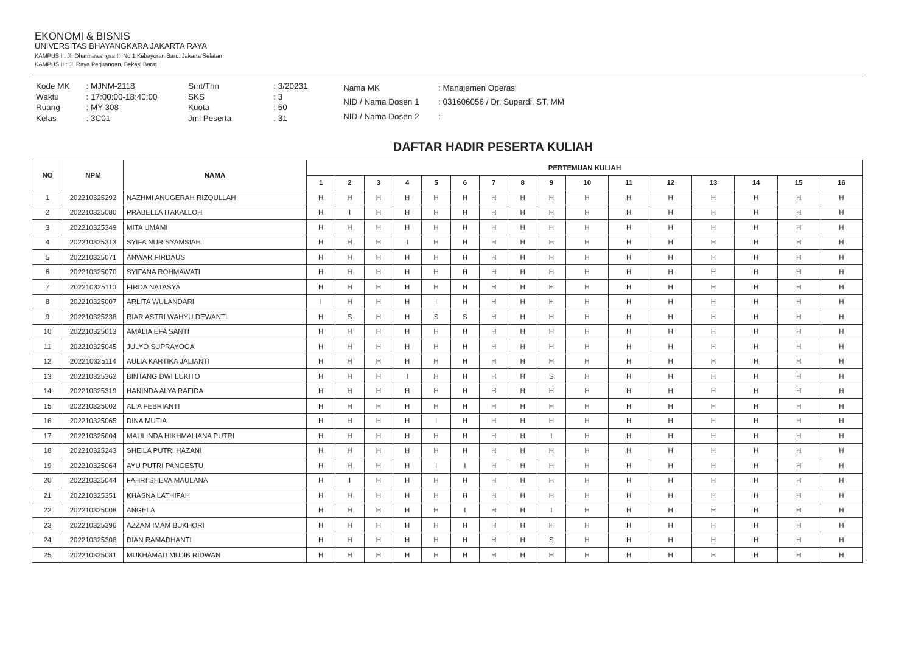EKONOMI & BISNIS
UNIVERSITAS BHAYANGKARA JAKARTA RAYA
KAMPUS I : Jl. Dharmawangsa III No.1,Kebayoran Baru, Jakarta Selatan
KAMPUS II : Jl. Raya Perjuangan, Bekasi Barat
| Kode MK | : MJNM-2118 |
| Waktu | : 17:00:00-18:40:00 |
| Ruang | : MY-308 |
| Kelas | : 3C01 |
| Smt/Thn | : 3/20231 |
| SKS | : 3 |
| Kuota | : 50 |
| Jml Peserta | : 31 |
| Nama MK | : Manajemen Operasi |
| NID / Nama Dosen 1 | : 031606056 / Dr. Supardi, ST, MM |
| NID / Nama Dosen 2 | : |
DAFTAR HADIR PESERTA KULIAH
| NO | NPM | NAMA | PERTEMUAN KULIAH | | | | | | | | | | | | | | | |
| --- | --- | --- | --- | --- | --- | --- | --- | --- | --- | --- | --- | --- | --- | --- | --- | --- | --- | --- |
| | | | 1 | 2 | 3 | 4 | 5 | 6 | 7 | 8 | 9 | 10 | 11 | 12 | 13 | 14 | 15 | 16 |
| 1 | 202210325292 | NAZHMI ANUGERAH RIZQULLAH | H | H | H | H | H | H | H | H | H | H | H | H | H | H | H | H |
| 2 | 202210325080 | PRABELLA ITAKALLOH | H | I | H | H | H | H | H | H | H | H | H | H | H | H | H | H |
| 3 | 202210325349 | MITA UMAMI | H | H | H | H | H | H | H | H | H | H | H | H | H | H | H | H |
| 4 | 202210325313 | SYIFA NUR SYAMSIAH | H | H | H | I | H | H | H | H | H | H | H | H | H | H | H | H |
| 5 | 202210325071 | ANWAR FIRDAUS | H | H | H | H | H | H | H | H | H | H | H | H | H | H | H | H |
| 6 | 202210325070 | SYIFANA ROHMAWATI | H | H | H | H | H | H | H | H | H | H | H | H | H | H | H | H |
| 7 | 202210325110 | FIRDA NATASYA | H | H | H | H | H | H | H | H | H | H | H | H | H | H | H | H |
| 8 | 202210325007 | ARLITA WULANDARI | I | H | H | H | I | H | H | H | H | H | H | H | H | H | H | H |
| 9 | 202210325238 | RIAR ASTRI WAHYU DEWANTI | H | S | H | H | S | S | H | H | H | H | H | H | H | H | H | H |
| 10 | 202210325013 | AMALIA EFA SANTI | H | H | H | H | H | H | H | H | H | H | H | H | H | H | H | H |
| 11 | 202210325045 | JULYO SUPRAYOGA | H | H | H | H | H | H | H | H | H | H | H | H | H | H | H | H |
| 12 | 202210325114 | AULIA KARTIKA JALIANTI | H | H | H | H | H | H | H | H | H | H | H | H | H | H | H | H |
| 13 | 202210325362 | BINTANG DWI LUKITO | H | H | H | I | H | H | H | H | S | H | H | H | H | H | H | H |
| 14 | 202210325319 | HANINDA ALYA RAFIDA | H | H | H | H | H | H | H | H | H | H | H | H | H | H | H | H |
| 15 | 202210325002 | ALIA FEBRIANTI | H | H | H | H | H | H | H | H | H | H | H | H | H | H | H | H |
| 16 | 202210325065 | DINA MUTIA | H | H | H | H | I | H | H | H | H | H | H | H | H | H | H | H |
| 17 | 202210325004 | MAULINDA HIKHMALIANA PUTRI | H | H | H | H | H | H | H | H | I | H | H | H | H | H | H | H |
| 18 | 202210325243 | SHEILA PUTRI HAZANI | H | H | H | H | H | H | H | H | H | H | H | H | H | H | H | H |
| 19 | 202210325064 | AYU PUTRI PANGESTU | H | H | H | H | I | I | H | H | H | H | H | H | H | H | H | H |
| 20 | 202210325044 | FAHRI SHEVA MAULANA | H | I | H | H | H | H | H | H | H | H | H | H | H | H | H | H |
| 21 | 202210325351 | KHASNA LATHIFAH | H | H | H | H | H | H | H | H | H | H | H | H | H | H | H | H |
| 22 | 202210325008 | ANGELA | H | H | H | H | H | I | H | H | I | H | H | H | H | H | H | H |
| 23 | 202210325396 | AZZAM IMAM BUKHORI | H | H | H | H | H | H | H | H | H | H | H | H | H | H | H | H |
| 24 | 202210325308 | DIAN RAMADHANTI | H | H | H | H | H | H | H | H | S | H | H | H | H | H | H | H |
| 25 | 202210325081 | MUKHAMAD MUJIB RIDWAN | H | H | H | H | H | H | H | H | H | H | H | H | H | H | H | H |